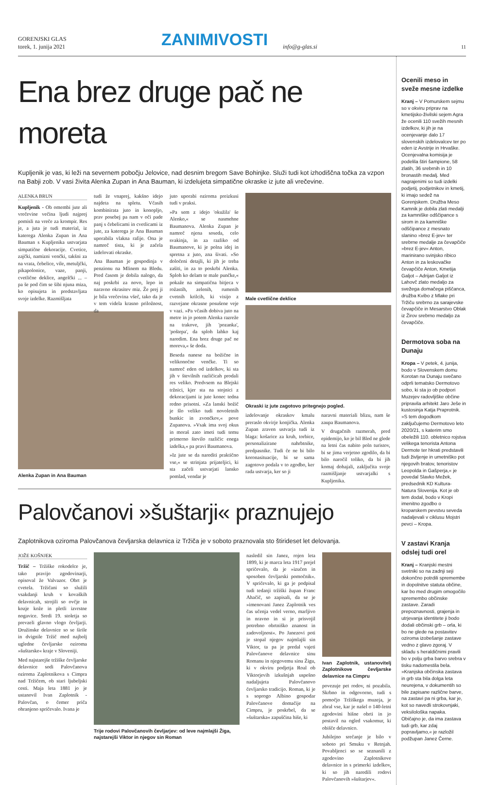GORENJSKI GLAS
torek, 1. junija 2021
ZANIMIVOSTI
info@g-glas.si
11
Ena brez druge pač ne moreta
Kupljenik je vas, ki leži na severnem pobočju Jelovice, nad desnim bregom Save Bohinjke. Služi tudi kot izhodiščna točka za vzpon na Babji zob. V vasi živita Alenka Zupan in Ana Bauman, ki izdelujeta simpatične okraske iz jute ali vrečevine.
ALENKA BRUN
Kupljenik - Ob omembi jute ali vrečevine večina ljudi najprej pomisli na vreče za krompir. Res je, a juta je tudi material, iz katerega Alenka Zupan in Ana Bauman s Kupljenika ustvarjata simpatične dekoracije. Cvetice, zajčki, namizni venčki, takšni za na vrata, čebelice, vile, metuljčki, pikapolonice, vaze, panji, cvetlične deklice, angelčki ... – pa še pod čim se šibi njuna miza, ko opisujeta in predstavljata svoje izdelke. Razmišljata
tudi že vnaprej, kakšno idejo najdeta na spletu. Včasih kombinirata juto in konopljo, prav posebej pa nam v oči pade panj s čebelicami in cvetlicami iz jute, za katerega je Ana Bauman uporabila vlakna rafije. Ona je namreč tista, ki je začela izdelovati okraske.
Ana Bauman je gospodinja v penzionu na Mlinem na Bledu. Pred časom je dobila nalogo, da naj poskrbi za novo, lepo in naravno okrasitev miz. Že prej ji je bila vrečevina všeč, tako da je v tem videla krasno priložnost, da
juto uporabi oziroma preizkusi tudi v praksi.
»Pa sem z idejo 'okužila' še Alenko,« se nasmehne Baumanova. Alenka Zupan je namreč njena soseda, celo svakinja, in za razliko od Baumanove, ki je polna idej in spretna z juto, zna šivati. »So določeni detajli, ki jih je treba zašiti, in za to poskrbi Alenka. Sploh ko delam te male punčke,« pokaže na simpatična bitjeca v rožastih, zelenih, rumenih cvetnih krilcih, ki visijo z razvejane okrasne posušene veje v vazi. »Pa včasih dobiva juto na metre in jo potem Alenka razreže na trakove, jih 'pozanka', 'poštepa', da sploh lahko kaj naredim. Ena brez druge pač ne moreva,« še doda.
Beseda nanese na božične in velikonočne venčke. Ti so namreč eden od izdelkov, ki sta jih v številnih različicah prodali res veliko. Predvsem na Blejski tržnici, kjer sta na stojnici z dekoracijami iz jute konec tedna redno prisotni. »Za lanski božič je šlo veliko tudi novoletnih bunkic in zvončkov,« pove Zupanova. »Vsak ima svoj okus in moraš zato imeti tudi temu primerno število različic enega izdelka,« pa pravi Baumanova.
»Iz jute se da narediti praktično vse,« se strinjata prijateljici, ki sta začeli ustvarjati lansko pomlad, vendar je
Male cvetlične deklice
Okraski iz jute zagotovo pritegnejo pogled.
izdelovanje okraskov kmalu preraslo okvirje konjička. Alenka Zupan zraven ustvarja tudi iz blaga: košarice za kruh, torbice, personalizirane nahrbtnike, predpasnike. Tudi če ne bi bilo koronasituacije, bi se sama zagotovo podala v to zgodbo, ker rada ustvarja, ker so ji
naravni materiali blizu, nam še zaupa Baumanova.
V drugačnih razmerah, pred epidemijo, ko je bil Bled ne glede na letni čas nabito poln turistov, bi se jima verjetno zgodilo, da bi bilo naročil toliko, da bi jih komaj dohajali, zaključita svoje razmišljanje ustvarjalki s Kupljenika.
Alenka Zupan in Ana Bauman
Palovčanovi »šuštarji« praznujejo
Zaplotnikova oziroma Palovčanova čevljarska delavnica iz Tržiča je v soboto praznovala sto štirideset let delovanja.
JOŽE KOŠNJEK
Tržič – Tržiške rokodelce je, tako pravijo zgodovinarji, opisoval že Valvazor. Obrt je cvetela. Tržičani so služili vsakdanji kruh v kovaških delavnicah, strojili so ovčje in kozje kože in pletli izvrstne nogavice. Sredi 19. stoletja so prevzeli glavno vlogo čevljarji. Družinske delavnice so se širile in dvignile Tržič med najbolj ugledne čevljarske oziroma »šuštarske« kraje v Sloveniji.
Med najstarejše tržiške čevljarske delavnice sodi Palovčanova oziroma Zaplotnikova s Cimpra nad Tržičem, ob stari ljubeljski cesti. Maja leta 1881 jo je ustanovil Ivan Zaplotnik - Palovčan, o čemer priča ohranjeno spričevalo. Ivana je
Trije rodovi Palovčanovih čevljarjev: od leve najmlajši Žiga, najstarejši Viktor in njegov sin Roman
nasledil sin Janez, rojen leta 1899, ki je marca leta 1917 prejel spričevalo, da je »izučen in sposoben čevljarski pomočnik«. V spričevalo, ki ga je podpisal tudi tedanji tržiški župan Franc Ahačič, so zapisali, da se je »imenovani Janez Zaplotnik ves čas učenja vedel verno, marljivo in nravno in si je prisvojil potrebno obrtniško znanost in zadovoljnost«. Po Janezovi poti je stopal njegov najmlajši sin Viktor, ta pa je predal vajeti Palovčanove delavnice sinu Romanu in njegovemu sinu Žigu, ki v okviru podjetja Roal ob Viktorjevih izkušnjah uspešno nadaljujeta Palovčanovo čevljarsko tradicijo. Roman, ki je s soprogo Albino gospodar Palovčanove domačije na Cimpru, je poskrbel, da se »šuštarska« zapuščina hiše, ki
Ivan Zaplotnik, ustanovitelj Zaplotnikove čevljarske delavnice na Cimpru
povezuje pet rodov, ni pozabila. Skrbno in odgovorno, tudi s pomočjo Tržiškega muzeja, je zbral vse, kar je našel o 140-letni zgodovini hišne obrti in jo postavil na ogled vsakomur, ki obišče delavnico.
Jubilejno srečanje je bilo v soboto pri Smuku v Retnjah. Povabljenci so se seznanili z zgodovino Zaplotnikove delavnice in s primerki izdelkov, ki so jih naredili rodovi Palovčanovih »šuštarjev«.
Ocenili meso in sveže mesne izdelke
Kranj – V Pomurskem sejmu so v okviru priprav na kmetijsko-živilski sejem Agra že ocenili 110 svežih mesnih izdelkov, ki jih je na ocenjevanje dalo 17 slovenskih izdelovalcev ter po eden iz Avstrije in Hrvaške. Ocenjevalna komisija je podelila štiri šampione, 58 zlatih, 36 srebrnih in 10 bronastih medalj. Med nagrajenimi so tudi izdelki podjetij, podjetnikov in kmetij, ki imajo sedež na Gorenjskem. Družba Meso Kamnik je dobila zlati medalji za kamniške odščipance s sirom in za kamniške odščipance z mesnato slanino »brez E-jev« ter srebrne medalje za čevapčiče »brez E-jev« Anton, marinirano svinjsko ribico Anton in za leskovačke čevapčiče Anton, Kmetija Galjot – Adrijan Galjot iz Lahovč zlato medaljo za svežega domačega piščanca, družba Kvibo z Mlake pri Tržiču srebrno za sarajevske čevapčiče in Mesarstvo Oblak iz Žirov srebrno medaljo za čevapčiče.
Dermotova soba na Dunaju
Kropa – V petek, 4. junija, bodo v Slovenskem domu Korotan na Dunaju svečano odprli tematsko Dermotovo sobo, ki sta jo ob podpori Muzejev radovljiške občine pripravila arhitekt Jaro Ješe in kustosinja Katja Praprotnik. »S tem dogodkom zaključujemo Dermotovo leto 2020/21, s katerim smo obeležili 110. obletnico rojstva velikega tenorista Antona Dermote ter hkrati predstavili tudi življenje in umetniško pot njegovih bratov, tenoristov Leopolda in Gašperja,« je povedal Slavko Mežek, predsednik KD Kultura-Natura Slovenija. Kot je ob tem dodal, bodo v Kropi imenitno zgodbo o kroparskem pevstvu seveda nadaljevali v ciklusu Mojstri pevci – Kropa.
V zastavi Kranja odslej tudi orel
Kranj – Kranjski mestni svetniki so na zadnji seji dokončno potrdili spremembe in dopolnitve statuta občine, kar bo med drugim omogočilo spremembo občinske zastave. Zaradi prepoznavnosti, grajenja in utrjevanja identitete ji bodo dodali občinski grb – orla, ki bo ne glede na postavitev oziroma izobešanje zastave vedno z glavo zgoraj. V skladu s heraldičnimi pravili bo v polju grba barvo srebra v tisku nadomestila bela. »Kranjska občinska zastava in grb sta bila dolga leta neurejena, v dokumentih so bile zapisane različne barve, na zastavi pa ni grba, kar je, kot so navedli strokovnjaki, veksilološka napaka. Običajno je, da ima zastava tudi grb, kar zdaj popravljamo,« je razložil podžupan Janez Černe.